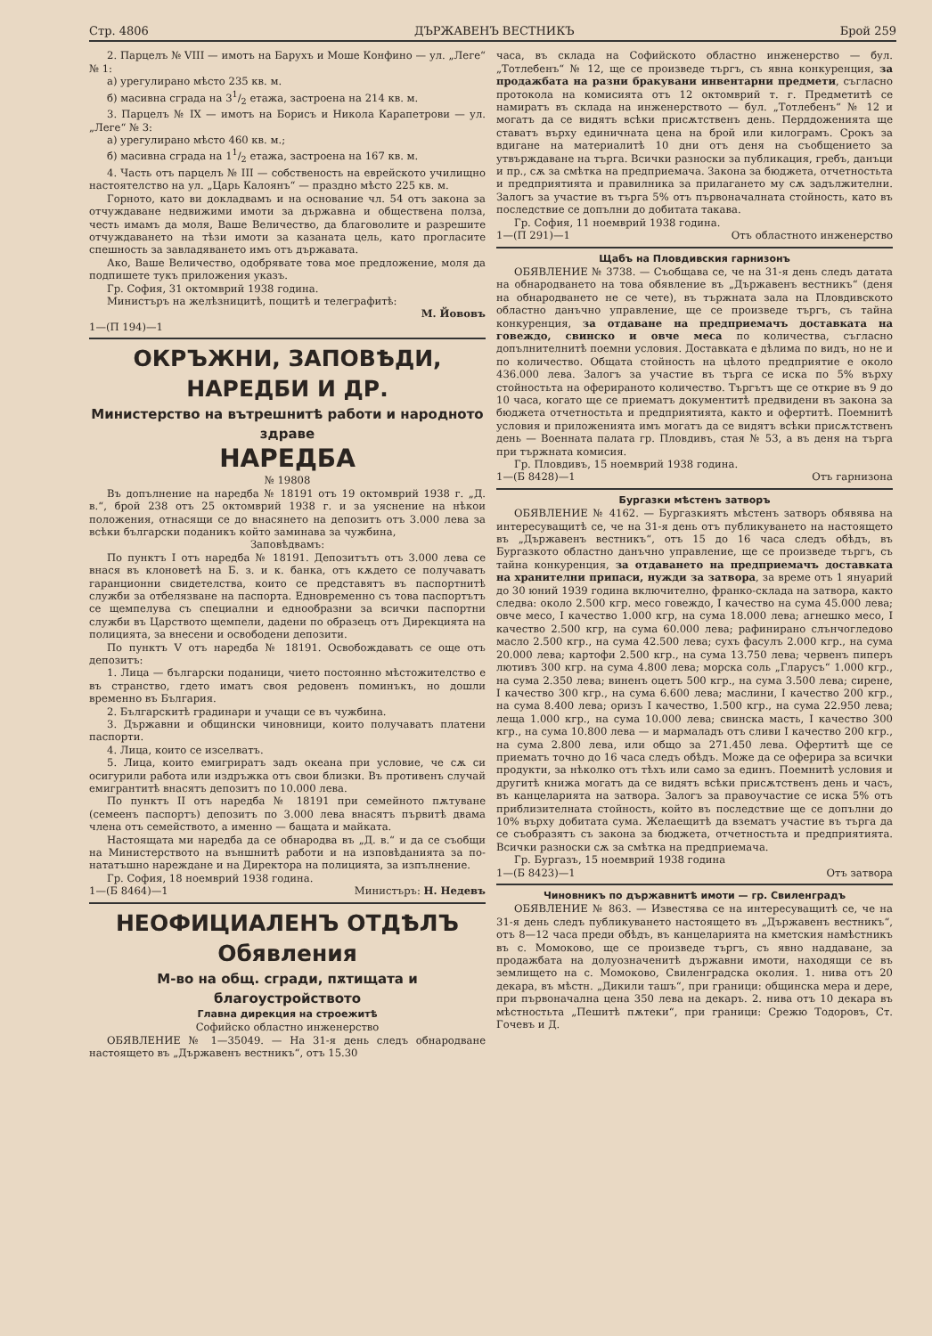Стр. 4806 ДЪРЖАВЕНЪ ВЕСТНИКЪ Брой 259
2. Парцелъ № VIII — имотъ на Барухъ и Моше Конфино — ул. „Леге“ № 1:
а) урегулирано мѣсто 235 кв. м.
б) масивна сграда на 31/2 етажа, застроена на 214 кв. м.
3. Парцелъ № IX — имотъ на Борисъ и Никола Карапетрови — ул. „Леге“ № 3:
а) урегулирано мѣсто 460 кв. м.;
б) масивна сграда на 11/2 етажа, застроена на 167 кв. м.
4. Часть отъ парцелъ № III — собственость на еврейското училищно настоятелство на ул. „Царь Калоянъ“ — празднo мѣсто 225 кв. м.
Горното, като ви докладвамъ и на основание чл. 54 отъ закона за отчуждаване недвижими имоти за държавна и обществена полза, честь имамъ да моля, Ваше Величество, да благоволите и разрешите отчуждаването на тѣзи имоти за казаната цель, като прогласите спешность за завладяването имъ отъ държавата.
Ако, Ваше Величество, одобрявате това мое предложение, моля да подпишете тукъ приложения указъ.
Гр. София, 31 октомврий 1938 година.
Министъръ на желѣзницитѣ, пощитѣ и телеграфитѣ:
М. Йововъ
1—(П 194)—1
ОКРЪЖНИ, ЗАПОВѢДИ, НАРЕДБИ И ДР.
Министерство на вътрешнитѣ работи и народното здраве
НАРЕДБА
№ 19808
Въ допълнение на наредба № 18191 отъ 19 октомврий 1938 г. „Д. в.“, брой 238 отъ 25 октомврий 1938 г. и за уяснение на нѣкои положения, отнасящи се до внасянето на депозитъ отъ 3.000 лева за всѣки български поданикъ който заминава за чужбина,
Заповѣдвамъ:
По пунктъ I отъ наредба № 18191. Депозитътъ отъ 3.000 лева се внася въ клоноветѣ на Б. з. и к. банка, отъ кѫдето се получаватъ гаранционни свидетелства, които се представятъ въ паспортнитѣ служби за отбелязване на паспорта. Едновременно съ това паспортътъ се щемпелува съ специални и еднообразни за всички паспортни служби въ Царството щемпели, дадени по образецъ отъ Дирекцията на полицията, за внесени и освободени депозити.
По пунктъ V отъ наредба № 18191. Освобождаватъ се още отъ депозитъ:
1. Лица — български поданици, чието постоянно мѣстожителство е въ странство, гдето иматъ своя редовенъ поминъкъ, но дошли временно въ България.
2. Българскитѣ градинари и учащи се въ чужбина.
3. Държавни и общински чиновници, които получаватъ платени паспорти.
4. Лица, които се изселватъ.
5. Лица, които емигриратъ задъ океана при условие, че сѫ си осигурили работа или издръжка отъ свои близки. Въ противенъ случай емигрантитѣ внасятъ депозитъ по 10.000 лева.
По пунктъ II отъ наредба № 18191 при семейното пѫтуване (семеенъ паспортъ) депозитъ по 3.000 лева внасятъ първитѣ двама члена отъ семейството, а именно — бащата и майката.
Настоящата ми наредба да се обнародва въ „Д. в.“ и да се съобщи на Министерството на външнитѣ работи и на изповѣданията за по-нататъшно нареждане и на Директора на полицията, за изпълнение.
Гр. София, 18 ноемврий 1938 година.
1—(Б 8464)—1 Министъръ: Н. Недевъ
НЕОФИЦИАЛЕНЪ ОТДѢЛЪ
Обявления
М-во на общ. сгради, пѫтищата и благоустройството
Главна дирекция на строежитѣ
Софийско областно инженерство
ОБЯВЛЕНИЕ № 1—35049. — На 31-я день следъ обнародване настоящето въ „Държавенъ вестникъ“, отъ 15.30
часа, въ склада на Софийското областно инженерство — бул. „Тотлебенъ“ № 12, ще се произведе търгъ, съ явна конкуренция, за продажбата на разни бракувани инвентарни предмети, съгласно протокола на комисията отъ 12 октомврий т. г. Предметитѣ се намиратъ въ склада на инженерството — бул. „Тотлебенъ“ № 12 и могатъ да се видятъ всѣки присѫтственъ день. Перддоженията ще ставатъ върху единичната цена на брой или килограмъ. Срокъ за вдигане на материалитѣ 10 дни отъ деня на съобщението за утвърждаване на търга. Всички разноски за публикация, гребъ, данъци и пр., сѫ за смѣтка на предприемача. Закона за бюджета, отчетностьта и предприятията и правилника за прилагането му сѫ задължителни. Залогъ за участие въ търга 5% отъ първоначалната стойность, като въ последствие се допълни до добитата такава.
Гр. София, 11 ноемврий 1938 година.
1—(П 291)—1 Отъ областното инженерство
Щабъ на Пловдивския гарнизонъ
ОБЯВЛЕНИЕ № 3738. — Съобщава се, че на 31-я день следъ датата на обнародването на това обявление въ „Държавенъ вестникъ“ (деня на обнародването не се чете), въ тържната зала на Пловдивското областно данъчно управление, ще се произведе търгъ, съ тайна конкуренция, за отдаване на предприемачъ доставката на говеждо, свинско и овче меса по количества, съгласно допълнителнитѣ поемни условия. Доставката е дѣлима по видъ, но не и по количество. Общата стойность на цѣлото предприятие е около 436.000 лева. Залогъ за участие въ търга се иска по 5% върху стойностьта на оферираното количество. Търгътъ ще се открие въ 9 до 10 часа, когато ще се приематъ документитѣ предвидени въ закона за бюджета отчетностьта и предприятията, както и офертитѣ. Поемнитѣ условия и приложенията имъ могатъ да се видятъ всѣки присѫтственъ день — Военната палата гр. Пловдивъ, стая № 53, а въ деня на търга при тържната комисия.
Гр. Пловдивъ, 15 ноемврий 1938 година.
1—(Б 8428)—1 Отъ гарнизона
Бургазки мѣстенъ затворъ
ОБЯВЛЕНИЕ № 4162. — Бургазкиятъ мѣстенъ затворъ обявява на интересуващитѣ се, че на 31-я день отъ публикуването на настоящето въ „Държавенъ вестникъ“, отъ 15 до 16 часа следъ обѣдъ, въ Бургазкото областно данъчно управление, ще се произведе търгъ, съ тайна конкуренция, за отдаването на предприемачъ доставката на хранителни припаси, нужди за затвора, за време отъ 1 януарий до 30 юний 1939 година включително, франко-склада на затвора, както следва: около 2.500 кгр. месо говеждо, I качество на сума 45.000 лева; овче месо, I качество 1.000 кгр, на сума 18.000 лева; агнешко месо, I качество 2.500 кгр, на сума 60.000 лева; рафинирано слънчогледово масло 2.500 кгр., на сума 42.500 лева; сухъ фасулъ 2.000 кгр., на сума 20.000 лева; картофи 2.500 кгр., на сума 13.750 лева; червенъ пиперъ лютивъ 300 кгр. на сума 4.800 лева; морска соль „Гларусъ“ 1.000 кгр., на сума 2.350 лева; виненъ оцетъ 500 кгр., на сума 3.500 лева; сирене, I качество 300 кгр., на сума 6.600 лева; маслини, I качество 200 кгр., на сума 8.400 лева; оризъ I качество, 1.500 кгр., на сума 22.950 лева; леща 1.000 кгр., на сума 10.000 лева; свинска масть, I качество 300 кгр., на сума 10.800 лева — и мармаладъ отъ сливи I качество 200 кгр., на сума 2.800 лева, или общо за 271.450 лева. Офертитѣ ще се приематъ точно до 16 часа следъ обѣдъ. Може да се оферира за всички продукти, за нѣколко отъ тѣхъ или само за единъ. Поемнитѣ условия и другитѣ книжа могатъ да се видятъ всѣки присѫтственъ день и часъ, въ канцеларията на затвора. Залогъ за правоучастие се иска 5% отъ приблизителната стойность, който въ последствие ще се допълни до 10% върху добитата сума. Желаещитѣ да взематъ участие въ търга да се съобразятъ съ закона за бюджета, отчетностьта и предприятията. Всички разноски сѫ за смѣтка на предприемача.
Гр. Бургазъ, 15 ноемврий 1938 година
1—(Б 8423)—1 Отъ затвора
Чиновникъ по държавнитѣ имоти — гр. Свиленградъ
ОБЯВЛЕНИЕ № 863. — Известява се на интересуващитѣ се, че на 31-я день следъ публикуването настоящето въ „Държавенъ вестникъ“, отъ 8—12 часа преди обѣдъ, въ канцеларията на кметския намѣстникъ въ с. Момоково, ще се произведе търгъ, съ явно наддаване, за продажбата на долуозначенитѣ държавни имоти, находящи се въ землището на с. Момоково, Свиленградска околия. 1. нива отъ 20 декара, въ мѣстн. „Дикили ташъ“, при граници: общинска мера и дере, при първоначална цена 350 лева на декаръ. 2. нива отъ 10 декара въ мѣстностьта „Пешитѣ пѫтеки“, при граници: Срежю Тодоровъ, Ст. Гочевъ и Д.